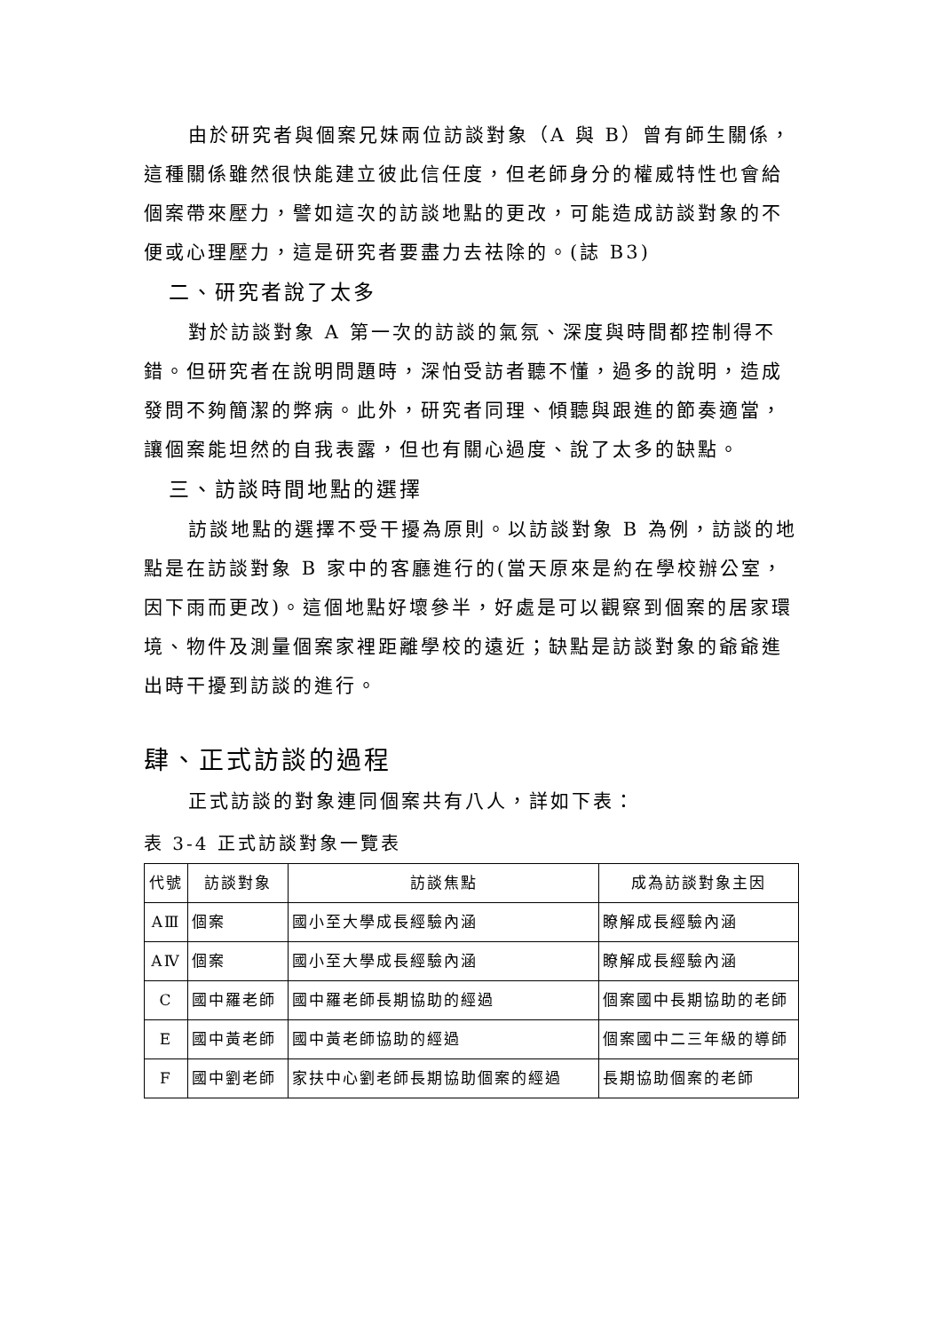由於研究者與個案兄妹兩位訪談對象（A 與 B）曾有師生關係，這種關係雖然很快能建立彼此信任度，但老師身分的權威特性也會給個案帶來壓力，譬如這次的訪談地點的更改，可能造成訪談對象的不便或心理壓力，這是研究者要盡力去祛除的。(誌 B3)
二、研究者說了太多
對於訪談對象 A 第一次的訪談的氣氛、深度與時間都控制得不錯。但研究者在說明問題時，深怕受訪者聽不懂，過多的說明，造成發問不夠簡潔的弊病。此外，研究者同理、傾聽與跟進的節奏適當，讓個案能坦然的自我表露，但也有關心過度、說了太多的缺點。
三、訪談時間地點的選擇
訪談地點的選擇不受干擾為原則。以訪談對象 B 為例，訪談的地點是在訪談對象 B 家中的客廳進行的(當天原來是約在學校辦公室，因下雨而更改)。這個地點好壞參半，好處是可以觀察到個案的居家環境、物件及測量個案家裡距離學校的遠近；缺點是訪談對象的爺爺進出時干擾到訪談的進行。
肆、正式訪談的過程
正式訪談的對象連同個案共有八人，詳如下表：
表 3-4 正式訪談對象一覽表
| 代號 | 訪談對象 | 訪談焦點 | 成為訪談對象主因 |
| --- | --- | --- | --- |
| AⅢ | 個案 | 國小至大學成長經驗內涵 | 瞭解成長經驗內涵 |
| AⅣ | 個案 | 國小至大學成長經驗內涵 | 瞭解成長經驗內涵 |
| C | 國中羅老師 | 國中羅老師長期協助的經過 | 個案國中長期協助的老師 |
| E | 國中黃老師 | 國中黃老師協助的經過 | 個案國中二三年級的導師 |
| F | 國中劉老師 | 家扶中心劉老師長期協助個案的經過 | 長期協助個案的老師 |